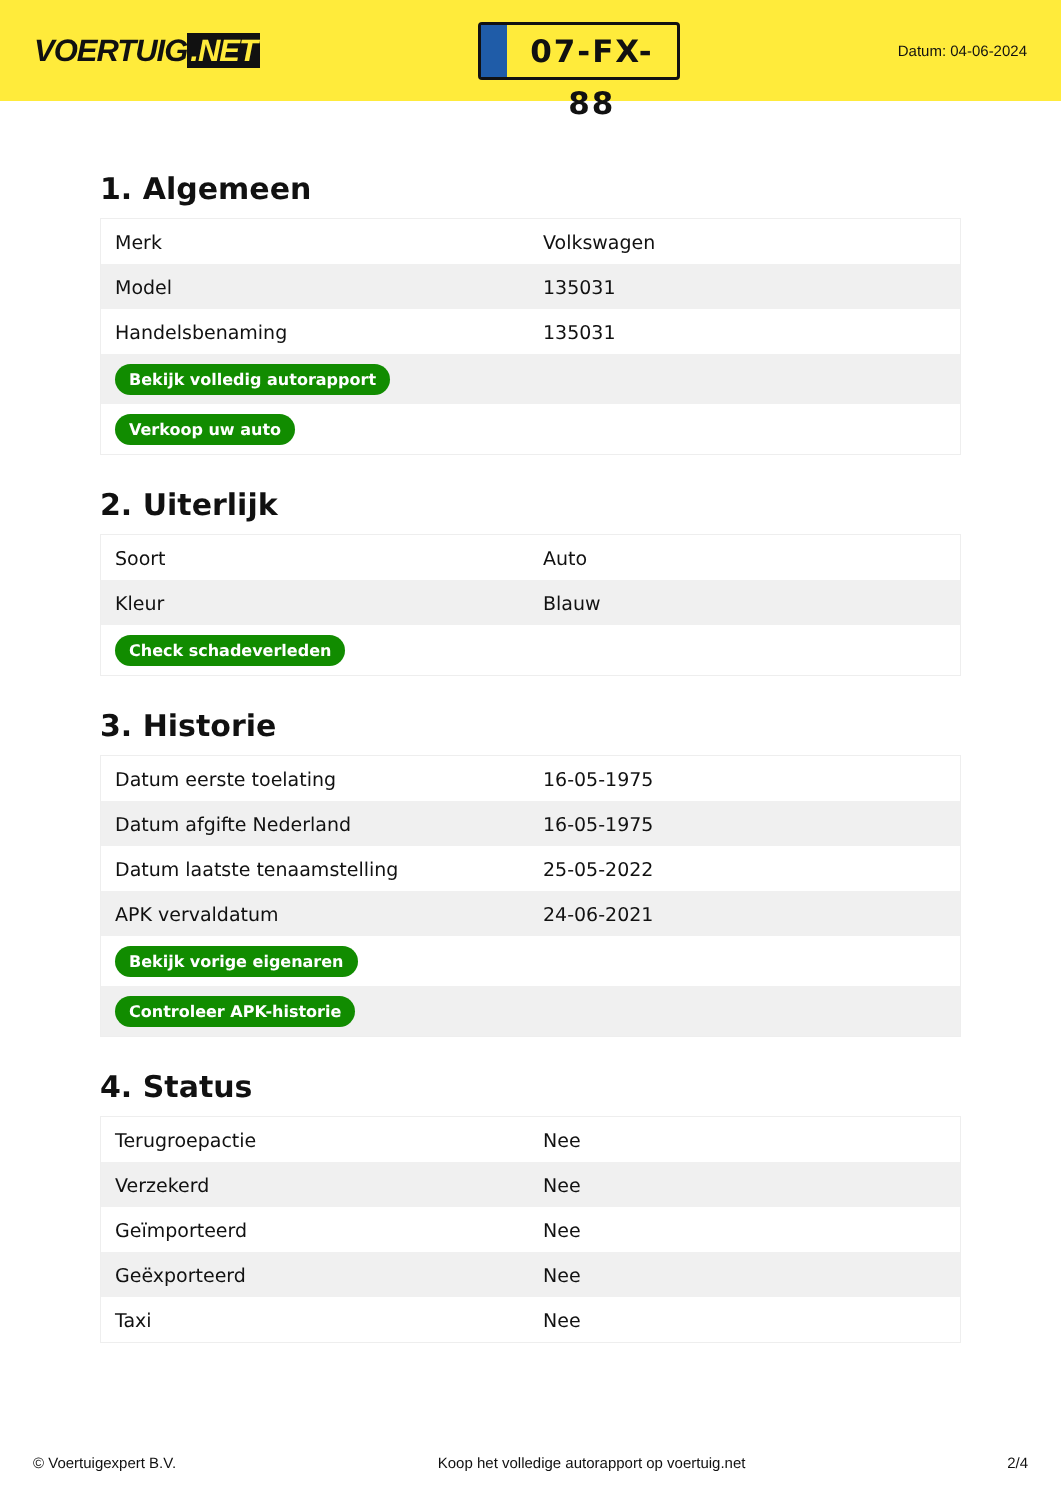VOERTUIG.NET
07-FX-88
Datum: 04-06-2024
1. Algemeen
| Merk | Volkswagen |
| Model | 135031 |
| Handelsbenaming | 135031 |
| Bekijk volledig autorapport | |
| Verkoop uw auto | |
2. Uiterlijk
| Soort | Auto |
| Kleur | Blauw |
| Check schadeverleden | |
3. Historie
| Datum eerste toelating | 16-05-1975 |
| Datum afgifte Nederland | 16-05-1975 |
| Datum laatste tenaamstelling | 25-05-2022 |
| APK vervaldatum | 24-06-2021 |
| Bekijk vorige eigenaren | |
| Controleer APK-historie | |
4. Status
| Terugroepactie | Nee |
| Verzekerd | Nee |
| Geïmporteerd | Nee |
| Geëxporteerd | Nee |
| Taxi | Nee |
© Voertuigexpert B.V. Koop het volledige autorapport op voertuig.net 2/4